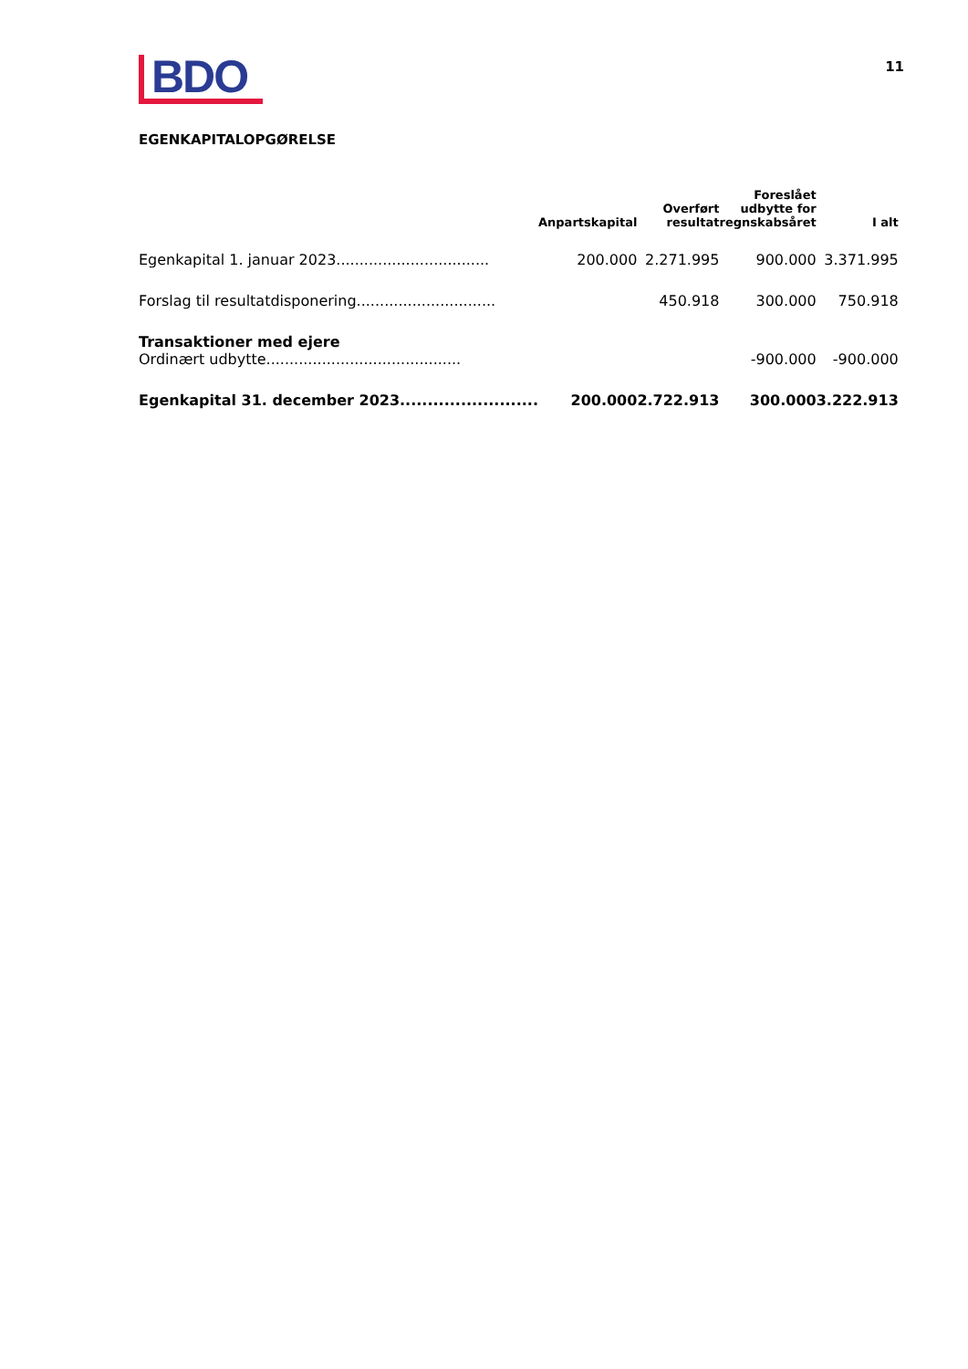BDO
11
EGENKAPITALOPGØRELSE
| | Anpartskapital | Overført resultat | Foreslået udbytte for regnskabsåret | I alt |
| --- | --- | --- | --- | --- |
| Egenkapital 1. januar 2023................................. | 200.000 | 2.271.995 | 900.000 | 3.371.995 |
| Forslag til resultatdisponering.............................. | | 450.918 | 300.000 | 750.918 |
| Transaktioner med ejere Ordinært udbytte.......................................... | | | -900.000 | -900.000 |
| Egenkapital 31. december 2023......................... | 200.000 | 2.722.913 | 300.000 | 3.222.913 |